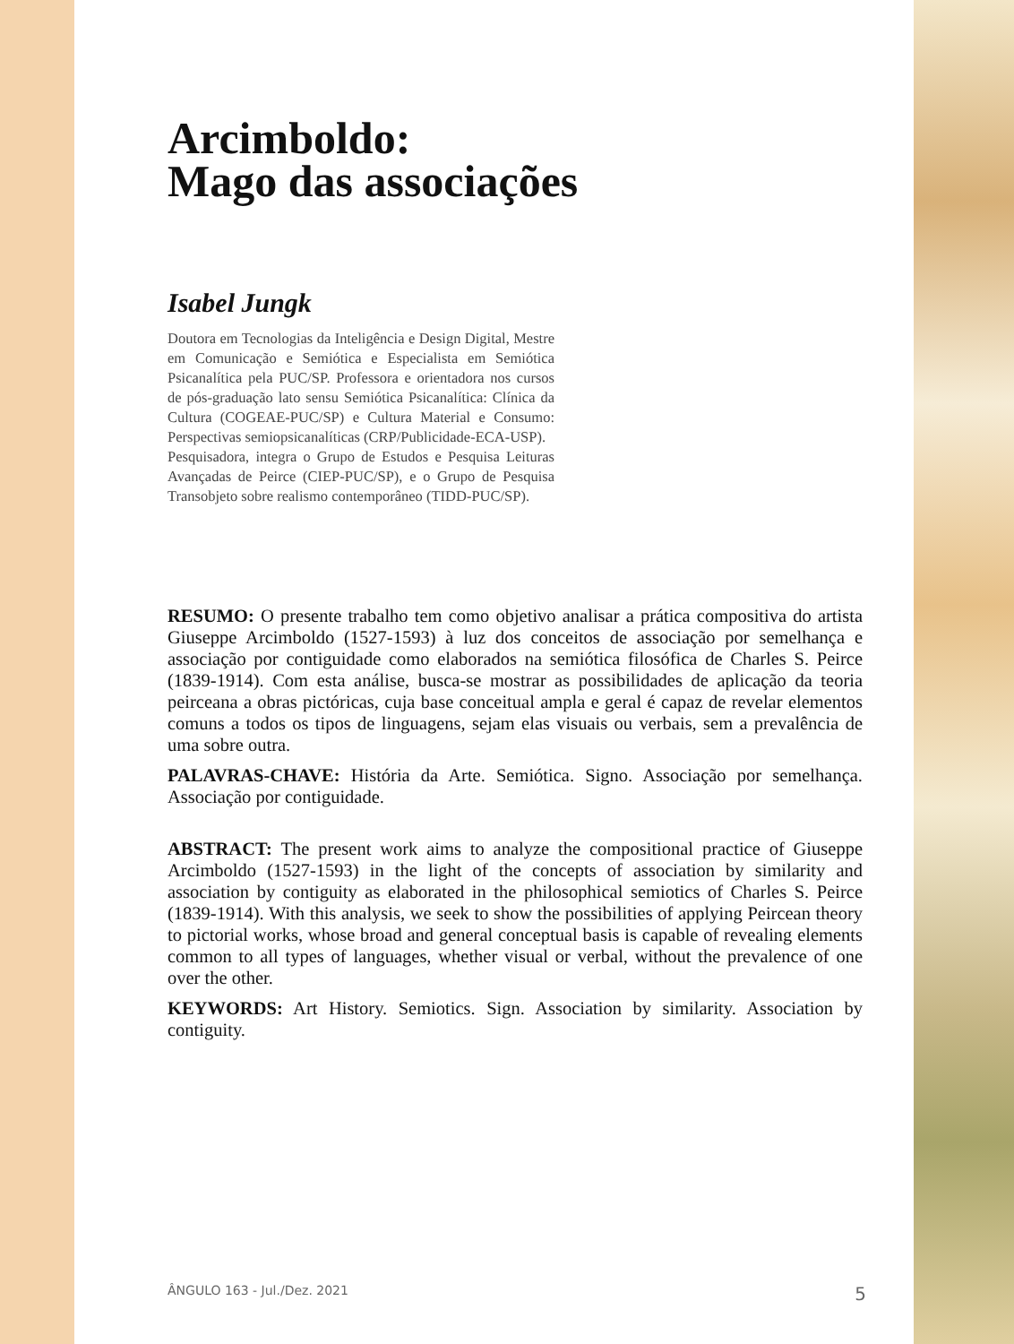Arcimboldo:
Mago das associações
Isabel Jungk
Doutora em Tecnologias da Inteligência e Design Digital, Mestre em Comunicação e Semiótica e Especialista em Semiótica Psicanalítica pela PUC/SP. Professora e orientadora nos cursos de pós-graduação lato sensu Semiótica Psicanalítica: Clínica da Cultura (COGEAE-PUC/SP) e Cultura Material e Consumo: Perspectivas semiopsicanalíticas (CRP/Publicidade-ECA-USP).
Pesquisadora, integra o Grupo de Estudos e Pesquisa Leituras Avançadas de Peirce (CIEP-PUC/SP), e o Grupo de Pesquisa Transobjeto sobre realismo contemporâneo (TIDD-PUC/SP).
RESUMO: O presente trabalho tem como objetivo analisar a prática compositiva do artista Giuseppe Arcimboldo (1527-1593) à luz dos conceitos de associação por semelhança e associação por contiguidade como elaborados na semiótica filosófica de Charles S. Peirce (1839-1914). Com esta análise, busca-se mostrar as possibilidades de aplicação da teoria peirceana a obras pictóricas, cuja base conceitual ampla e geral é capaz de revelar elementos comuns a todos os tipos de linguagens, sejam elas visuais ou verbais, sem a prevalência de uma sobre outra.
PALAVRAS-CHAVE: História da Arte. Semiótica. Signo. Associação por semelhança. Associação por contiguidade.
ABSTRACT: The present work aims to analyze the compositional practice of Giuseppe Arcimboldo (1527-1593) in the light of the concepts of association by similarity and association by contiguity as elaborated in the philosophical semiotics of Charles S. Peirce (1839-1914). With this analysis, we seek to show the possibilities of applying Peircean theory to pictorial works, whose broad and general conceptual basis is capable of revealing elements common to all types of languages, whether visual or verbal, without the prevalence of one over the other.
KEYWORDS: Art History. Semiotics. Sign. Association by similarity. Association by contiguity.
ÂNGULO 163 - Jul./Dez. 2021 5